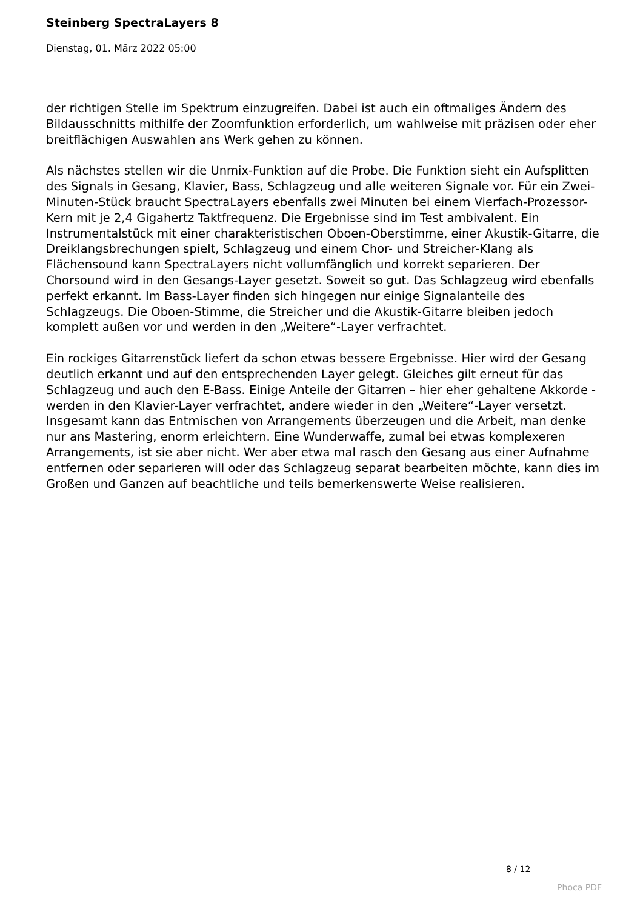Steinberg SpectraLayers 8
Dienstag, 01. März 2022 05:00
der richtigen Stelle im Spektrum einzugreifen. Dabei ist auch ein oftmaliges Ändern des Bildausschnitts mithilfe der Zoomfunktion erforderlich, um wahlweise mit präzisen oder eher breitflächigen Auswahlen ans Werk gehen zu können.
Als nächstes stellen wir die Unmix-Funktion auf die Probe. Die Funktion sieht ein Aufsplitten des Signals in Gesang, Klavier, Bass, Schlagzeug und alle weiteren Signale vor. Für ein Zwei-Minuten-Stück braucht SpectraLayers ebenfalls zwei Minuten bei einem Vierfach-Prozessor-Kern mit je 2,4 Gigahertz Taktfrequenz. Die Ergebnisse sind im Test ambivalent. Ein Instrumentalstück mit einer charakteristischen Oboen-Oberstimme, einer Akustik-Gitarre, die Dreiklangsbrechungen spielt, Schlagzeug und einem Chor- und Streicher-Klang als Flächensound kann SpectraLayers nicht vollumfänglich und korrekt separieren. Der Chorsound wird in den Gesangs-Layer gesetzt. Soweit so gut. Das Schlagzeug wird ebenfalls perfekt erkannt. Im Bass-Layer finden sich hingegen nur einige Signalanteile des Schlagzeugs. Die Oboen-Stimme, die Streicher und die Akustik-Gitarre bleiben jedoch komplett außen vor und werden in den „Weitere“-Layer verfrachtet.
Ein rockiges Gitarrenstück liefert da schon etwas bessere Ergebnisse. Hier wird der Gesang deutlich erkannt und auf den entsprechenden Layer gelegt. Gleiches gilt erneut für das Schlagzeug und auch den E-Bass. Einige Anteile der Gitarren – hier eher gehaltene Akkorde - werden in den Klavier-Layer verfrachtet, andere wieder in den „Weitere“-Layer versetzt. Insgesamt kann das Entmischen von Arrangements überzeugen und die Arbeit, man denke nur ans Mastering, enorm erleichtern. Eine Wunderwaffe, zumal bei etwas komplexeren Arrangements, ist sie aber nicht. Wer aber etwa mal rasch den Gesang aus einer Aufnahme entfernen oder separieren will oder das Schlagzeug separat bearbeiten möchte, kann dies im Großen und Ganzen auf beachtliche und teils bemerkenswerte Weise realisieren.
8 / 12
Phoca PDF